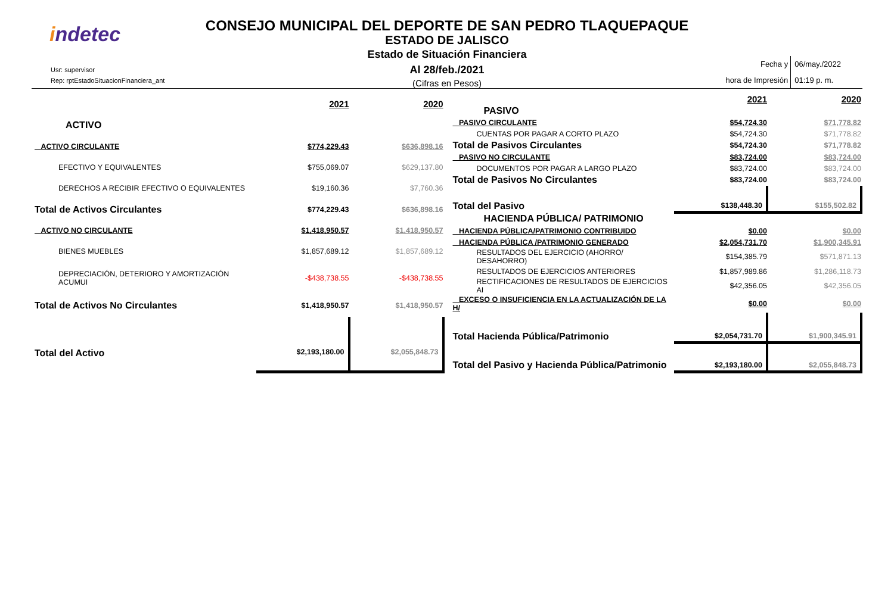indetec
Usr: supervisor
Rep: rptEstadoSituacionFinanciera_ant
CONSEJO MUNICIPAL DEL DEPORTE DE SAN PEDRO TLAQUEPAQUE
ESTADO DE JALISCO
Estado de Situación Financiera
Al 28/feb./2021
(Cifras en Pesos)
| Fecha y hora de Impresión | 06/may./2022 01:19 p. m. |
| | 2021 | 2020 |
| ACTIVO | | |
| ACTIVO CIRCULANTE | $774,229.43 | $636,898.16 |
| EFECTIVO Y EQUIVALENTES | $755,069.07 | $629,137.80 |
| DERECHOS A RECIBIR EFECTIVO O EQUIVALENTES | $19,160.36 | $7,760.36 |
| Total de Activos Circulantes | $774,229.43 | $636,898.16 |
| ACTIVO NO CIRCULANTE | $1,418,950.57 | $1,418,950.57 |
| BIENES MUEBLES | $1,857,689.12 | $1,857,689.12 |
| DEPRECIACIÓN, DETERIORO Y AMORTIZACIÓN ACUMUI | -$438,738.55 | -$438,738.55 |
| Total de Activos No Circulantes | $1,418,950.57 | $1,418,950.57 |
| Total del Activo | $2,193,180.00 | $2,055,848.73 |
| | 2021 | 2020 |
| PASIVO | | |
| PASIVO CIRCULANTE | $54,724.30 | $71,778.82 |
| CUENTAS POR PAGAR A CORTO PLAZO | $54,724.30 | $71,778.82 |
| Total de Pasivos Circulantes | $54,724.30 | $71,778.82 |
| PASIVO NO CIRCULANTE | $83,724.00 | $83,724.00 |
| DOCUMENTOS POR PAGAR A LARGO PLAZO | $83,724.00 | $83,724.00 |
| Total de Pasivos No Circulantes | $83,724.00 | $83,724.00 |
| Total del Pasivo | $138,448.30 | $155,502.82 |
| HACIENDA PÚBLICA/ PATRIMONIO | | |
| HACIENDA PÚBLICA/PATRIMONIO CONTRIBUIDO | $0.00 | $0.00 |
| HACIENDA PÚBLICA /PATRIMONIO GENERADO | $2,054,731.70 | $1,900,345.91 |
| RESULTADOS DEL EJERCICIO (AHORRO/ DESAHORRO) | $154,385.79 | $571,871.13 |
| RESULTADOS DE EJERCICIOS ANTERIORES | $1,857,989.86 | $1,286,118.73 |
| RECTIFICACIONES DE RESULTADOS DE EJERCICIOS AI | $42,356.05 | $42,356.05 |
| EXCESO O INSUFICIENCIA EN LA ACTUALIZACIÓN DE LA H/ | $0.00 | $0.00 |
| Total Hacienda Pública/Patrimonio | $2,054,731.70 | $1,900,345.91 |
| Total del Pasivo y Hacienda Pública/Patrimonio | $2,193,180.00 | $2,055,848.73 |